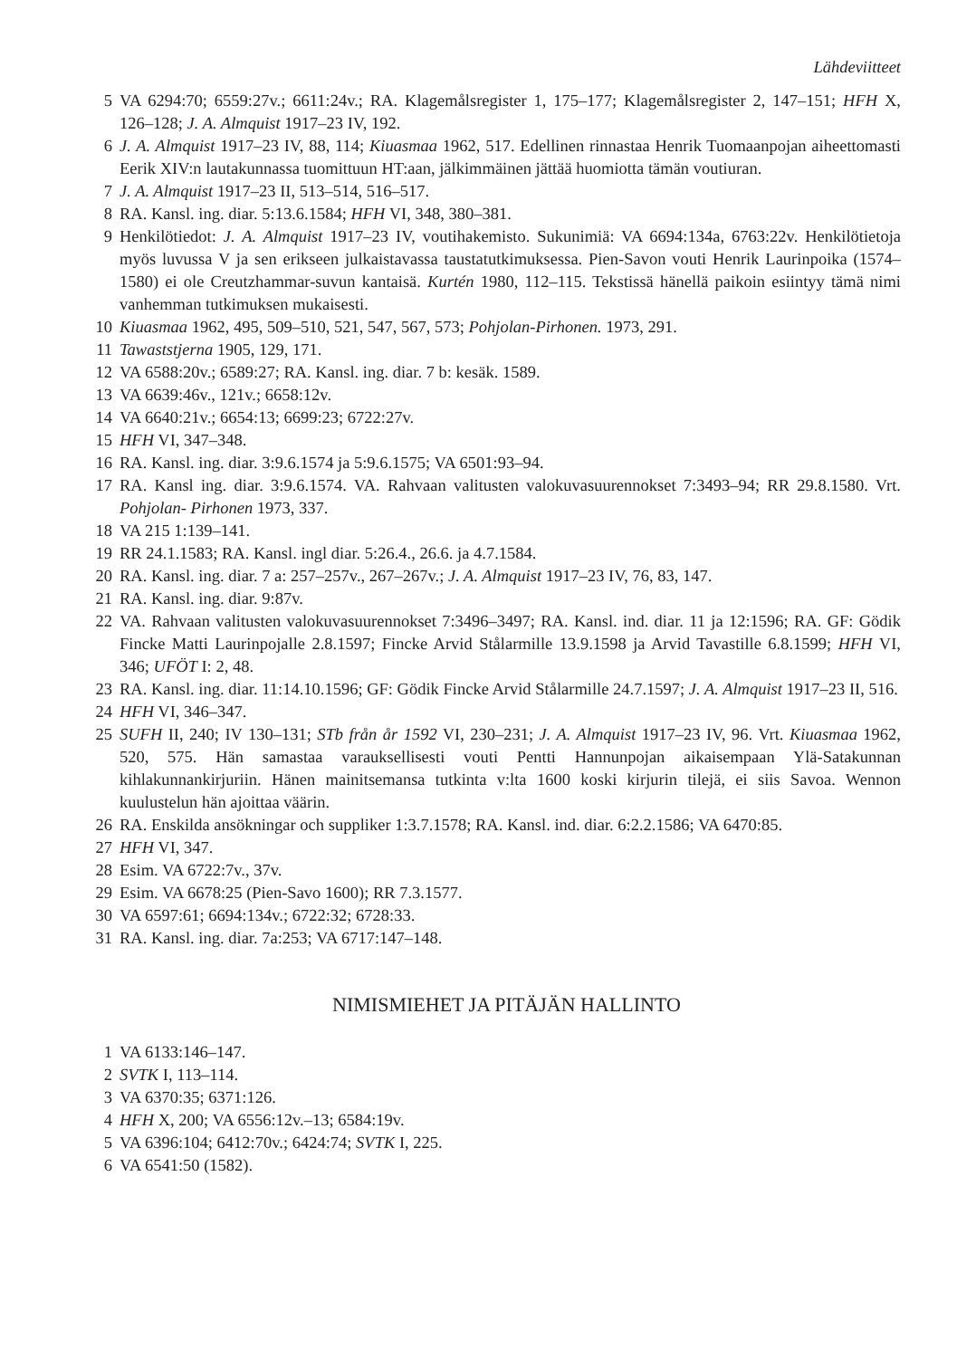Lähdeviitteet
5 VA 6294:70; 6559:27v.; 6611:24v.; RA. Klagemålsregister 1, 175–177; Klagemålsregister 2, 147–151; HFH X, 126–128; J. A. Almquist 1917–23 IV, 192.
6 J. A. Almquist 1917–23 IV, 88, 114; Kiuasmaa 1962, 517. Edellinen rinnastaa Henrik Tuomaanpojan aiheettomasti Eerik XIV:n lautakunnassa tuomittuun HT:aan, jälkimmäinen jättää huomiotta tämän voutiuran.
7 J. A. Almquist 1917–23 II, 513–514, 516–517.
8 RA. Kansl. ing. diar. 5:13.6.1584; HFH VI, 348, 380–381.
9 Henkilötiedot: J. A. Almquist 1917–23 IV, voutihakemisto. Sukunimiä: VA 6694:134a, 6763:22v. Henkilötietoja myös luvussa V ja sen erikseen julkaistavassa taustatutkimuksessa. Pien-Savon vouti Henrik Laurinpoika (1574–1580) ei ole Creutzhammar-suvun kantaisä. Kurtén 1980, 112–115. Tekstissä hänellä paikoin esiintyy tämä nimi vanhemman tutkimuksen mukaisesti.
10 Kiuasmaa 1962, 495, 509–510, 521, 547, 567, 573; Pohjolan-Pirhonen. 1973, 291.
11 Tawaststjerna 1905, 129, 171.
12 VA 6588:20v.; 6589:27; RA. Kansl. ing. diar. 7 b: kesäk. 1589.
13 VA 6639:46v., 121v.; 6658:12v.
14 VA 6640:21v.; 6654:13; 6699:23; 6722:27v.
15 HFH VI, 347–348.
16 RA. Kansl. ing. diar. 3:9.6.1574 ja 5:9.6.1575; VA 6501:93–94.
17 RA. Kansl ing. diar. 3:9.6.1574. VA. Rahvaan valitusten valokuvasuurennokset 7:3493–94; RR 29.8.1580. Vrt. Pohjolan- Pirhonen 1973, 337.
18 VA 215 1:139–141.
19 RR 24.1.1583; RA. Kansl. ingl diar. 5:26.4., 26.6. ja 4.7.1584.
20 RA. Kansl. ing. diar. 7 a: 257–257v., 267–267v.; J. A. Almquist 1917–23 IV, 76, 83, 147.
21 RA. Kansl. ing. diar. 9:87v.
22 VA. Rahvaan valitusten valokuvasuurennokset 7:3496–3497; RA. Kansl. ind. diar. 11 ja 12:1596; RA. GF: Gödik Fincke Matti Laurinpojalle 2.8.1597; Fincke Arvid Stålarmille 13.9.1598 ja Arvid Tavastille 6.8.1599; HFH VI, 346; UFÖT I: 2, 48.
23 RA. Kansl. ing. diar. 11:14.10.1596; GF: Gödik Fincke Arvid Stålarmille 24.7.1597; J. A. Almquist 1917–23 II, 516.
24 HFH VI, 346–347.
25 SUFH II, 240; IV 130–131; STb från år 1592 VI, 230–231; J. A. Almquist 1917–23 IV, 96. Vrt. Kiuasmaa 1962, 520, 575. Hän samastaa varauksellisesti vouti Pentti Hannunpojan aikaisempaan Ylä-Satakunnan kihlakunnankirjuriin. Hänen mainitsemansa tutkinta v:lta 1600 koski kirjurin tilejä, ei siis Savoa. Wennon kuulustelun hän ajoittaa väärin.
26 RA. Enskilda ansökningar och suppliker 1:3.7.1578; RA. Kansl. ind. diar. 6:2.2.1586; VA 6470:85.
27 HFH VI, 347.
28 Esim. VA 6722:7v., 37v.
29 Esim. VA 6678:25 (Pien-Savo 1600); RR 7.3.1577.
30 VA 6597:61; 6694:134v.; 6722:32; 6728:33.
31 RA. Kansl. ing. diar. 7a:253; VA 6717:147–148.
NIMISMIEHET JA PITÄJÄN HALLINTO
1 VA 6133:146–147.
2 SVTK I, 113–114.
3 VA 6370:35; 6371:126.
4 HFH X, 200; VA 6556:12v.–13; 6584:19v.
5 VA 6396:104; 6412:70v.; 6424:74; SVTK I, 225.
6 VA 6541:50 (1582).